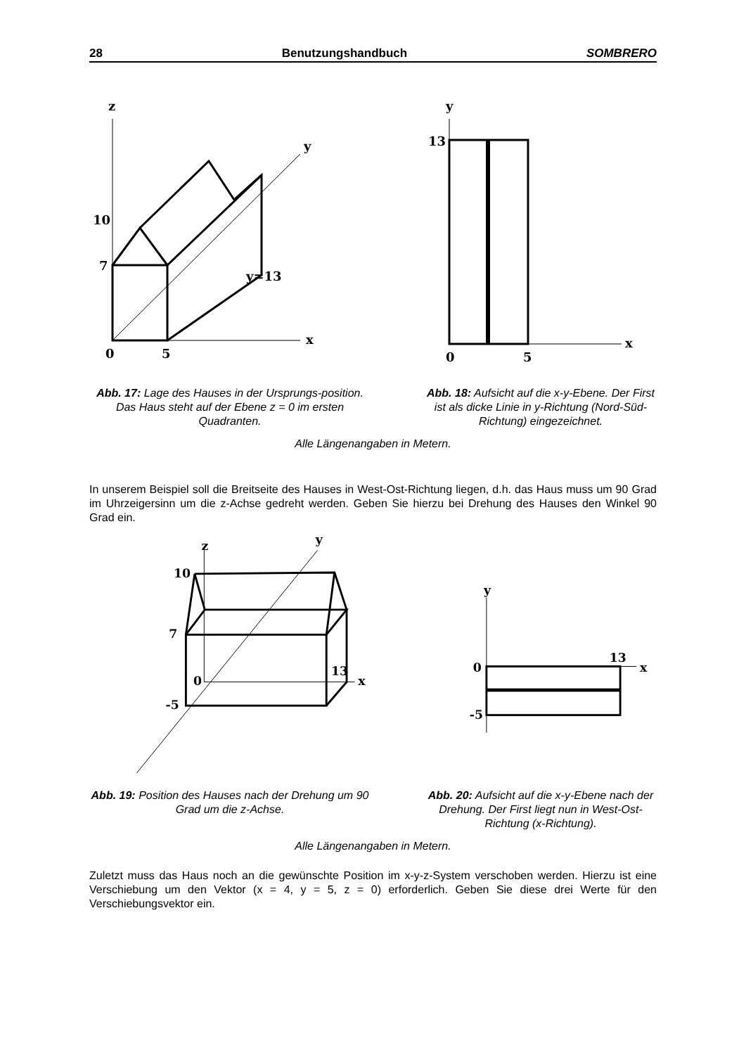28 Benutzungshandbuch SOMBRERO
z
y
x
10
7
y=13
0
5
y
13
x
0
5
Abb. 17: Lage des Hauses in der Ursprungs-position. Das Haus steht auf der Ebene z = 0 im ersten Quadranten.
Abb. 18: Aufsicht auf die x-y-Ebene. Der First ist als dicke Linie in y-Richtung (Nord-Süd-Richtung) eingezeichnet.
Alle Längenangaben in Metern.
In unserem Beispiel soll die Breitseite des Hauses in West-Ost-Richtung liegen, d.h. das Haus muss um 90 Grad im Uhrzeigersinn um die z-Achse gedreht werden. Geben Sie hierzu bei Drehung des Hauses den Winkel 90 Grad ein.
z
y
10
7
0
13
x
-5
y
13
0
x
-5
Abb. 19: Position des Hauses nach der Drehung um 90 Grad um die z-Achse.
Abb. 20: Aufsicht auf die x-y-Ebene nach der Drehung. Der First liegt nun in West-Ost-Richtung (x-Richtung).
Alle Längenangaben in Metern.
Zuletzt muss das Haus noch an die gewünschte Position im x-y-z-System verschoben werden. Hierzu ist eine Verschiebung um den Vektor (x = 4, y = 5, z = 0) erforderlich. Geben Sie diese drei Werte für den Verschiebungsvektor ein.